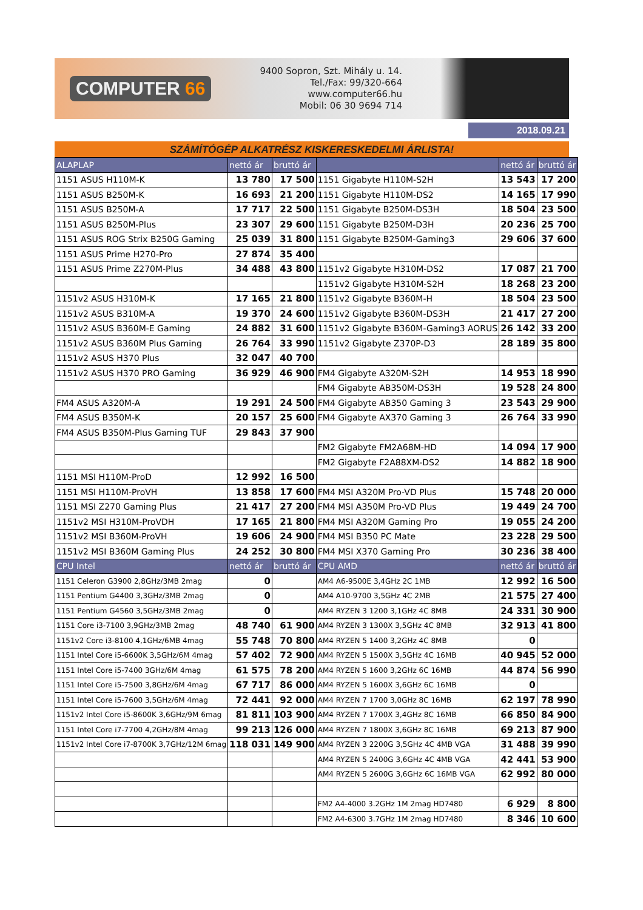COMPUTER 66
9400 Sopron, Szt. Mihály u. 14.
Tel./Fax: 99/320-664
www.computer66.hu
Mobil: 06 30 9694 714
2018.09.21
SZÁMÍTÓGÉP ALKATRÉSZ KISKERESKEDELMI ÁRLISTA!
| ALAPLAP | nettó ár | bruttó ár | | nettó ár | bruttó ár |
| --- | --- | --- | --- | --- | --- |
| 1151 ASUS H110M-K | 13 780 | 17 500 | 1151 Gigabyte H110M-S2H | 13 543 | 17 200 |
| 1151 ASUS B250M-K | 16 693 | 21 200 | 1151 Gigabyte H110M-DS2 | 14 165 | 17 990 |
| 1151 ASUS B250M-A | 17 717 | 22 500 | 1151 Gigabyte B250M-DS3H | 18 504 | 23 500 |
| 1151 ASUS B250M-Plus | 23 307 | 29 600 | 1151 Gigabyte B250M-D3H | 20 236 | 25 700 |
| 1151 ASUS ROG Strix B250G Gaming | 25 039 | 31 800 | 1151 Gigabyte B250M-Gaming3 | 29 606 | 37 600 |
| 1151 ASUS Prime H270-Pro | 27 874 | 35 400 | | | |
| 1151 ASUS Prime Z270M-Plus | 34 488 | 43 800 | 1151v2 Gigabyte H310M-DS2 | 17 087 | 21 700 |
| | | | 1151v2 Gigabyte H310M-S2H | 18 268 | 23 200 |
| 1151v2 ASUS H310M-K | 17 165 | 21 800 | 1151v2 Gigabyte B360M-H | 18 504 | 23 500 |
| 1151v2 ASUS B310M-A | 19 370 | 24 600 | 1151v2 Gigabyte B360M-DS3H | 21 417 | 27 200 |
| 1151v2 ASUS B360M-E Gaming | 24 882 | 31 600 | 1151v2 Gigabyte B360M-Gaming3 AORUS | 26 142 | 33 200 |
| 1151v2 ASUS B360M Plus Gaming | 26 764 | 33 990 | 1151v2 Gigabyte Z370P-D3 | 28 189 | 35 800 |
| 1151v2 ASUS H370 Plus | 32 047 | 40 700 | | | |
| 1151v2 ASUS H370 PRO Gaming | 36 929 | 46 900 | FM4 Gigabyte A320M-S2H | 14 953 | 18 990 |
| | | | FM4 Gigabyte AB350M-DS3H | 19 528 | 24 800 |
| FM4 ASUS A320M-A | 19 291 | 24 500 | FM4 Gigabyte AB350 Gaming 3 | 23 543 | 29 900 |
| FM4 ASUS B350M-K | 20 157 | 25 600 | FM4 Gigabyte AX370 Gaming 3 | 26 764 | 33 990 |
| FM4 ASUS B350M-Plus Gaming TUF | 29 843 | 37 900 | | | |
| | | | FM2 Gigabyte FM2A68M-HD | 14 094 | 17 900 |
| | | | FM2 Gigabyte F2A88XM-DS2 | 14 882 | 18 900 |
| 1151 MSI H110M-ProD | 12 992 | 16 500 | | | |
| 1151 MSI H110M-ProVH | 13 858 | 17 600 | FM4 MSI A320M Pro-VD Plus | 15 748 | 20 000 |
| 1151 MSI Z270 Gaming Plus | 21 417 | 27 200 | FM4 MSI A350M Pro-VD Plus | 19 449 | 24 700 |
| 1151v2 MSI H310M-ProVDH | 17 165 | 21 800 | FM4 MSI A320M Gaming Pro | 19 055 | 24 200 |
| 1151v2 MSI B360M-ProVH | 19 606 | 24 900 | FM4 MSI B350 PC Mate | 23 228 | 29 500 |
| 1151v2 MSI B360M Gaming Plus | 24 252 | 30 800 | FM4 MSI X370 Gaming Pro | 30 236 | 38 400 |
| CPU Intel | nettó ár | bruttó ár | CPU AMD | nettó ár | bruttó ár |
| 1151 Celeron G3900 2,8GHz/3MB 2mag | 0 | | AM4 A6-9500E 3,4GHz 2C 1MB | 12 992 | 16 500 |
| 1151 Pentium G4400 3,3GHz/3MB 2mag | 0 | | AM4 A10-9700 3,5GHz 4C 2MB | 21 575 | 27 400 |
| 1151 Pentium G4560 3,5GHz/3MB 2mag | 0 | | AM4 RYZEN 3 1200 3,1GHz 4C 8MB | 24 331 | 30 900 |
| 1151 Core i3-7100 3,9GHz/3MB 2mag | 48 740 | 61 900 | AM4 RYZEN 3 1300X 3,5GHz 4C 8MB | 32 913 | 41 800 |
| 1151v2 Core i3-8100 4,1GHz/6MB 4mag | 55 748 | 70 800 | AM4 RYZEN 5 1400 3,2GHz 4C 8MB | 0 | |
| 1151 Intel Core i5-6600K 3,5GHz/6M 4mag | 57 402 | 72 900 | AM4 RYZEN 5 1500X 3,5GHz 4C 16MB | 40 945 | 52 000 |
| 1151 Intel Core i5-7400 3GHz/6M 4mag | 61 575 | 78 200 | AM4 RYZEN 5 1600 3,2GHz 6C 16MB | 44 874 | 56 990 |
| 1151 Intel Core i5-7500 3,8GHz/6M 4mag | 67 717 | 86 000 | AM4 RYZEN 5 1600X 3,6GHz 6C 16MB | 0 | |
| 1151 Intel Core i5-7600 3,5GHz/6M 4mag | 72 441 | 92 000 | AM4 RYZEN 7 1700 3,0GHz 8C 16MB | 62 197 | 78 990 |
| 1151v2 Intel Core i5-8600K 3,6GHz/9M 6mag | 81 811 | 103 900 | AM4 RYZEN 7 1700X 3,4GHz 8C 16MB | 66 850 | 84 900 |
| 1151 Intel Core i7-7700 4,2GHz/8M 4mag | 99 213 | 126 000 | AM4 RYZEN 7 1800X 3,6GHz 8C 16MB | 69 213 | 87 900 |
| 1151v2 Intel Core i7-8700K 3,7GHz/12M 6mag | 118 031 | 149 900 | AM4 RYZEN 3 2200G 3,5GHz 4C 4MB VGA | 31 488 | 39 990 |
| | | | AM4 RYZEN 5 2400G 3,6GHz 4C 4MB VGA | 42 441 | 53 900 |
| | | | AM4 RYZEN 5 2600G 3,6GHz 6C 16MB VGA | 62 992 | 80 000 |
| | | | FM2 A4-4000 3.2GHz 1M 2mag HD7480 | 6 929 | 8 800 |
| | | | FM2 A4-6300 3.7GHz 1M 2mag HD7480 | 8 346 | 10 600 |